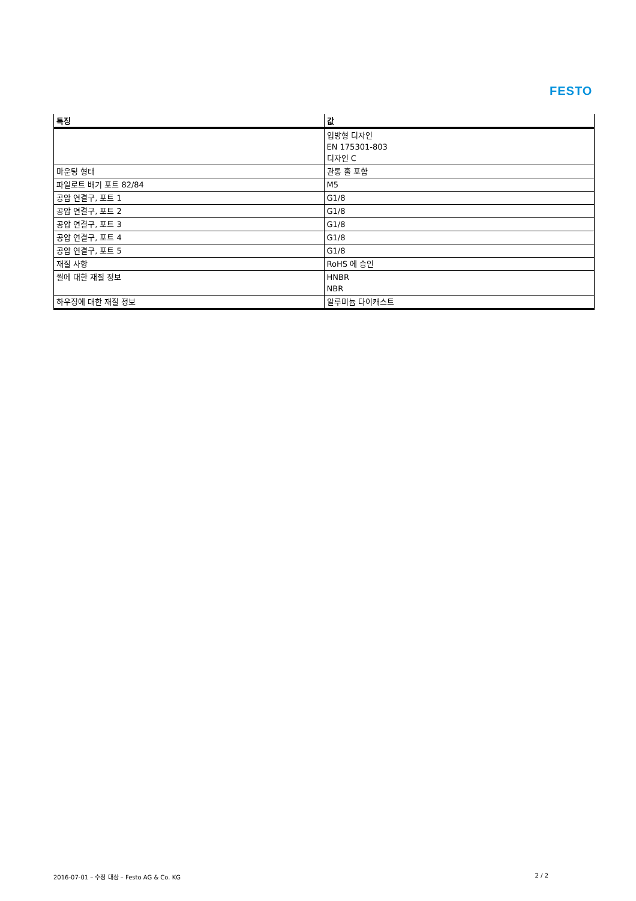FESTO
| 특징 | 값 |
| --- | --- |
| | 입방형 디자인 EN 175301-803 디자인 C |
| 마운팅 형태 | 관통 홀 포함 |
| 파일로트 배기 포트 82/84 | M5 |
| 공압 연결구, 포트 1 | G1/8 |
| 공압 연결구, 포트 2 | G1/8 |
| 공압 연결구, 포트 3 | G1/8 |
| 공압 연결구, 포트 4 | G1/8 |
| 공압 연결구, 포트 5 | G1/8 |
| 재질 사항 | RoHS 에 승인 |
| 씰에 대한 재질 정보 | HNBR NBR |
| 하우징에 대한 재질 정보 | 알루미늄 다이캐스트 |
2016-07-01 – 수정 대상 – Festo AG & Co. KG 2 / 2